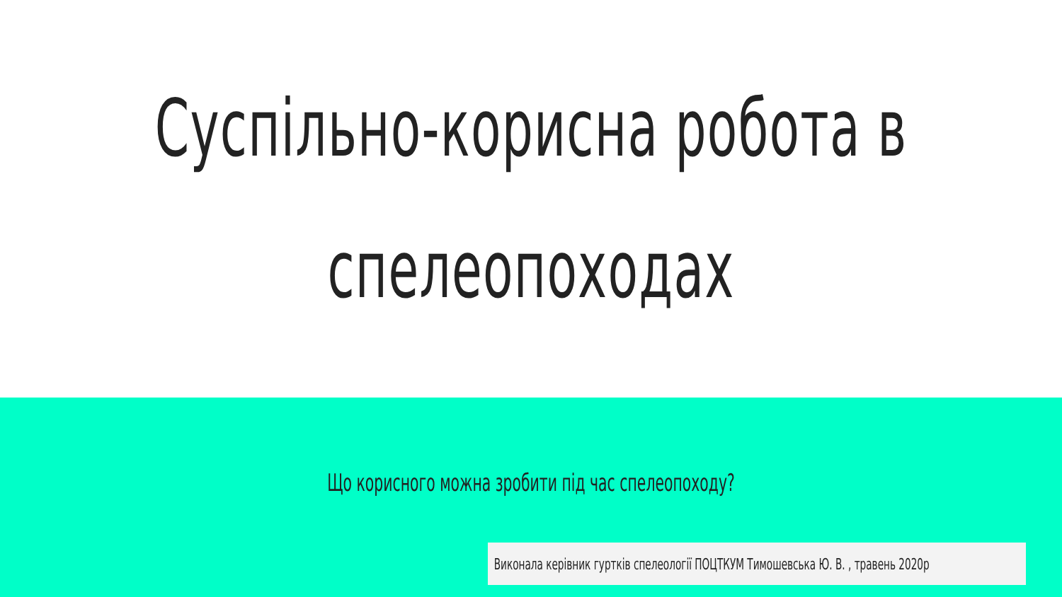Суспільно-корисна робота в
спелеопоходах
Що корисного можна зробити під час спелеопоходу?
Виконала керівник гуртків спелеології ПОЦТКУМ Тимошевська Ю. В. , травень 2020р